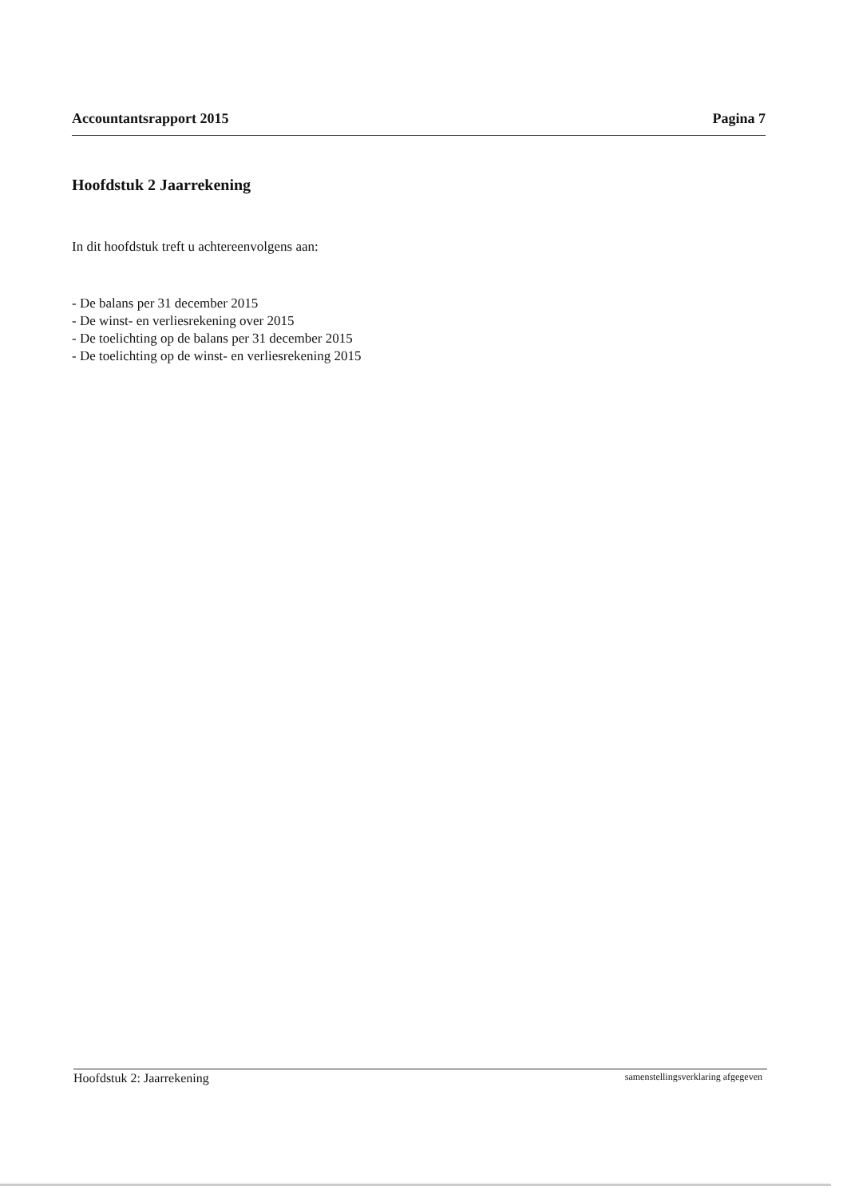Accountantsrapport 2015 Pagina 7
Hoofdstuk 2 Jaarrekening
In dit hoofdstuk treft u achtereenvolgens aan:
- De balans per 31 december 2015
- De winst- en verliesrekening over 2015
- De toelichting op de balans per 31 december 2015
- De toelichting op de winst- en verliesrekening 2015
Hoofdstuk 2: Jaarrekening samenstellingsverklaring afgegeven